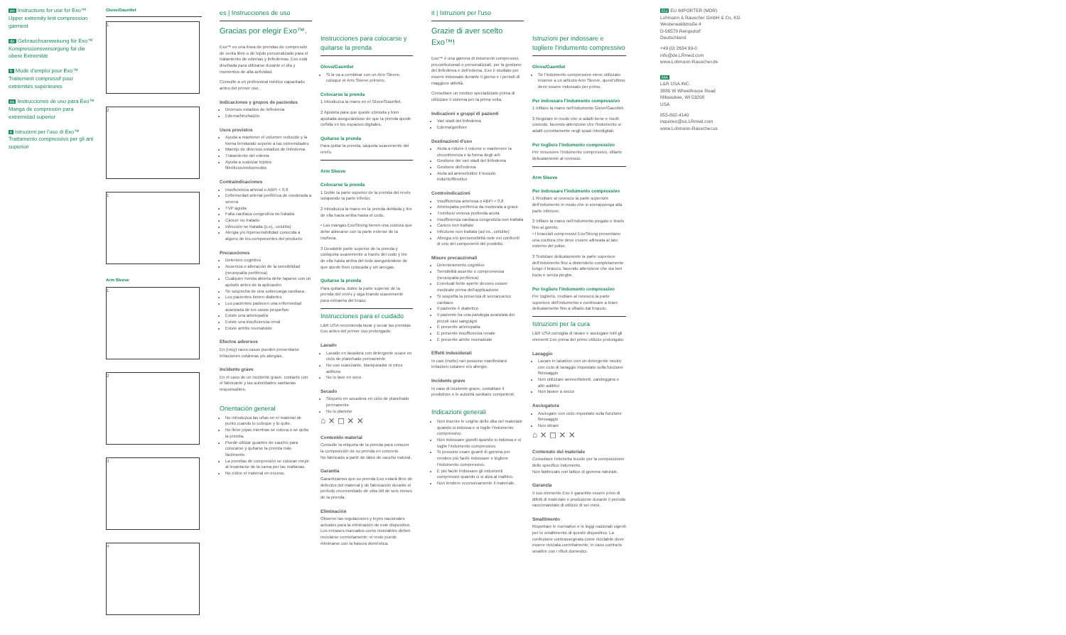en Instructions for use for Exo™ Upper extremity knit compression garment
de Gebrauchsanweisung für Exo™ Kompressionsversorgung für die obere Extremität
fr Mode d'emploi pour Exo™ Traitement compressif pour extrémités supérieures
es Instrucciones de uso para Exo™ Manga de compresión para extremidad superior
it Istruzioni per l'uso di Exo™ Trattamento compressivo per gli arti superiori
Glove/Gauntlet
1
2
1
Arm Sleeve
1
2
3
4
es | Instrucciones de uso
Gracias por elegir Exo™.
Exo™ es una línea de prendas de compresión de venta libre o de tejido personalizado para el tratamiento de edemas y linfedemas. Exo está diseñada para utilizarse durante el día y momentos de alta actividad.
Consulte a un profesional médico capacitado antes del primer uso.
Indicaciones y grupos de pacientes
Diversos estadios de linfedema
Edema/hinchazón
Usos previstos
Ayuda a mantener el volumen reducido y la forma brindando soporte a las extremidades
Manejo de diversos estadios de linfedema
Tratamiento del edema
Ayuda a suavizar tejidos fibróticos/endurecidos
Contraindicaciones
Insuficiencia arterial o ABPI < 0.8
Enfermedad arterial periférica de moderada a severa
TVP aguda
Falla cardíaca congestiva no tratada
Cáncer no tratado
Infección no tratada (p.ej., celulitis)
Alergia y/o hipersensibilidad conocida a alguno de los componentes del producto
Precauciones
Deterioro cognitivo
Ausencia o alteración de la sensibilidad (neuropatía periférica)
Cualquier herida abierta debe taparse con un apósito antes de la aplicación
Se sospecha de una sobrecarga cardíaca
Los pacientes tienen diabetes
Los pacientes padecen una enfermedad avanzada de los vasos pequeños
Existe una arteriopatía
Existe una insuficiencia renal
Existe artritis reumatoide
Efectos adversos
En (muy) raros casos pueden presentarse irritaciones cutáneas y/o alergias.
Incidente grave
En el caso de un incidente grave, contacte con el fabricante y las autoridades sanitarias responsables.
Orientación general
No introduzca las uñas en el material de punto cuando lo coloque y lo quite.
No lleve joyas mientras se coloca o se quita la prenda.
Puede utilizar guantes de caucho para colocarse y quitarse la prenda más fácilmente.
La prendas de compresión se colocan mejor al levantarse de la cama por las mañanas.
No estire el material en exceso.
Instrucciones para colocarse y quitarse la prenda
Glove/Gauntlet
Si la va a combinar con un Arm Sleeve, coloque el Arm Sleeve primero.
Colocarse la prenda
1 Introduzca la mano en el Glove/Gauntlet.
2 Ajústela para que quede cómoda y bien ajustada asegurándose de que la prenda quede ceñida en los espacios digitales.
Quitarse la prenda
Para quitar la prenda, sáquela suavemente del revés.
Arm Sleeve
Colocarse la prenda
1 Doble la parte superior de la prenda del revés solapando la parte inferior.
2 Introduzca la mano en la prenda doblada y tire de ella hacia arriba hasta el codo.
• Las mangas ExoStrong tienen una costura que debe alinearse con la parte exterior de la muñeca.
3 Desdoble parte superior de la prenda y colóquela suavemente a través del codo y tire de ella hasta arriba del todo asegurándose de que quede bien colocada y sin arrugas.
Quitarse la prenda
Para quitarla, doble la parte superior de la prenda del revés y siga tirando suavemente para extraerla del brazo.
Instrucciones para el cuidado
L&R USA recomienda lavar y secar las prendas Exo antes del primer uso prolongado.
Lavado
Lavado en lavadora con detergente suave en ciclo de planchado permanente
No use suavizante, blanqueador ni otros aditivos
No lo lave en seco
Secado
Séquelo en secadora en ciclo de planchado permanente
No lo planche
⌂ ⨯ ◻ ⨯ ⨯
Contenido material
Consulte la etiqueta de la prenda para conocer la composición de su prenda en concreto.
No fabricado a partir de látex de caucho natural.
Garantía
Garantizamos que su prenda Exo estará libre de defectos del material y de fabricación durante el período recomendado de vida útil de seis meses de la prenda.
Eliminación
Observe las regulaciones y leyes nacionales actuales para la eliminación de este dispositivo. Los envases marcados como reciclables deben reciclarse correctamente; el resto puede eliminarse con la basura doméstica.
it | Istruzioni per l'uso
Grazie di aver scelto Exo™!
Exo™ è una gamma di indumenti compressivi, preconfezionati o personalizzati, per la gestione del linfedema e dell'edema. Exo è studiato per essere indossato durante il giorno e i periodi di maggiore attività.
Consultare un medico specializzato prima di utilizzare il sistema per la prima volta.
Indicazioni e gruppi di pazienti
Vari stadi del linfedema
Edema/gonfiore
Destinazioni d'uso
Aiuta a ridurre il volume e mantenere la circonferenza e la forma degli arti
Gestione dei vari stadi del linfedema
Gestione dell'edema
Aiuta ad ammorbidire il tessuto indurito/fibrotico
Controindicazioni
Insufficienza arteriosa o ABPI < 0,8
Arteriopatia periferica da moderata a grave
Trombosi venosa profonda acuta
Insufficienza cardiaca congestizia non trattata
Cancro non trattato
Infezione non trattata (ad es., cellulite)
Allergia e/o ipersensibilità note nei confronti di uno dei componenti del prodotto.
Misure precauzionali
Deterioramento cognitivo
Sensibilità assente o compromessa (neuropatia periferica)
Eventuali ferite aperte devono essere medicate prima dell'applicazione
Si sospetta la presenza di sovraccarico cardiaco
Il paziente è diabetico
Il paziente ha una patologia avanzata dei piccoli vasi sanguigni
È presente arteriopatia
È presente insufficienza renale
È presente artrite reumatoide
Effetti indesiderati
In casi (molto) rari possono manifestarsi irritazioni cutanee e/o allergie.
Incidente grave
In caso di incidente grave, contattare il produttore e le autorità sanitarie competenti.
Indicazioni generali
Non inserire le unghie delle dita nel materiale quando si indossa e si toglie l'indumento compressivo.
Non indossare gioielli quando si indossa e si toglie l'indumento compressivo.
Si possono usare guanti di gomma per rendere più facile indossare e togliere l'indumento compressivo.
È più facile indossare gli indumenti compressivi quando ci si alza al mattino.
Non tendere eccessivamente il materiale.
Istruzioni per indossare e togliere l'indumento compressivo
Glove/Gauntlet
Se l'indumento compressivo viene utilizzato insieme a un articolo Arm Sleeve, quest'ultimo deve essere indossato per primo.
Per indossare l'indumento compressivo
1 Infilare la mano nell'indumento Glove/Gauntlet.
2 Regolare in modo che si adatti bene e risulti comodo, facendo attenzione che l'indumento si adatti correttamente negli spazi interdigitali.
Per togliere l'indumento compressivo
Per rimuovere l'indumento compressivo, sfilarlo delicatamente al rovescio.
Arm Sleeve
Per indossare l'indumento compressivo
1 Rivoltare al rovescio la parte superiore dell'indumento in modo che si sovrapponga alla parte inferiore.
2 Infilare la mano nell'indumento piegato e tirarlo fino al gomito.
• I bracciali compressivi ExoStrong presentano una cucitura che deve essere allineata al lato esterno del polso.
3 Srotolare delicatamente la parte superiore dell'indumento fino a distenderlo completamente lungo il braccio, facendo attenzione che sia ben liscio e senza pieghe.
Per togliere l'indumento compressivo
Per toglierlo, rivoltare al rovescio la parte superiore dell'indumento e continuare a tirare delicatamente fino a sfilarlo dal braccio.
Istruzioni per la cura
L&R USA consiglia di lavare e asciugare tutti gli elementi Exo prima del primo utilizzo prolungato.
Lavaggio
Lavare in lavatrice con un detergente neutro con ciclo di lavaggio impostato sulla funzione finissaggio
Non utilizzare ammorbidenti, candeggina o altri additivi
Non lavare a secco
Asciugatura
Asciugare con ciclo impostato sulla funzione finissaggio
Non stirare
⌂ ⨯ ◻ ⨯ ⨯
Contenuto del materiale
Consultare l'etichetta tessile per la composizione dello specifico indumento.
Non fabbricato con lattice di gomma naturale.
Garanzia
Il suo elemento Exo è garantito essere privo di difetti di materiale e produzione durante il periodo raccomandato di utilizzo di sei mesi.
Smaltimento
Rispettare le normative e le leggi nazionali vigenti per lo smaltimento di questo dispositivo. La confezione contrassegnata come riciclabile deve essere riciclata correttamente; in caso contrario smaltire con i rifiuti domestici.
EU EU IMPORTER (MDR)
Lohmann & Rauscher GmbH & Co. KG
Westerwaldstraße 4
D-56579 Rengsdorf
Deutschland
+49 (0) 2634 99-0
info@de.LRmed.com
www.Lohmann-Rauscher.de
MA
L&R USA INC.
3880 W Wheelhouse Road
Milwaukee, WI 53208
USA
855-892-4140
inquiries@us.LRmed.com
www.Lohmann-Rauscher.us